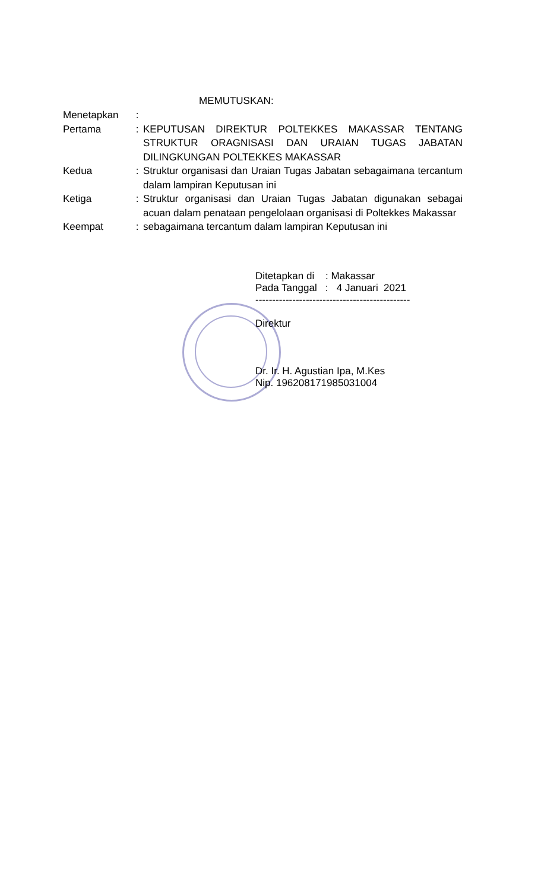MEMUTUSKAN:
Menetapkan :
Pertama : KEPUTUSAN DIREKTUR POLTEKKES MAKASSAR TENTANG STRUKTUR ORAGNISASI DAN URAIAN TUGAS JABATAN DILINGKUNGAN POLTEKKES MAKASSAR
Kedua : Struktur organisasi dan Uraian Tugas Jabatan sebagaimana tercantum dalam lampiran Keputusan ini
Ketiga : Struktur organisasi dan Uraian Tugas Jabatan digunakan sebagai acuan dalam penataan pengelolaan organisasi di Poltekkes Makassar
Keempat : sebagaimana tercantum dalam lampiran Keputusan ini
Ditetapkan di : Makassar
Pada Tanggal : 4 Januari 2021
----------------------------------------------
Direktur
Dr. Ir. H. Agustian Ipa, M.Kes
Nip. 196208171985031004